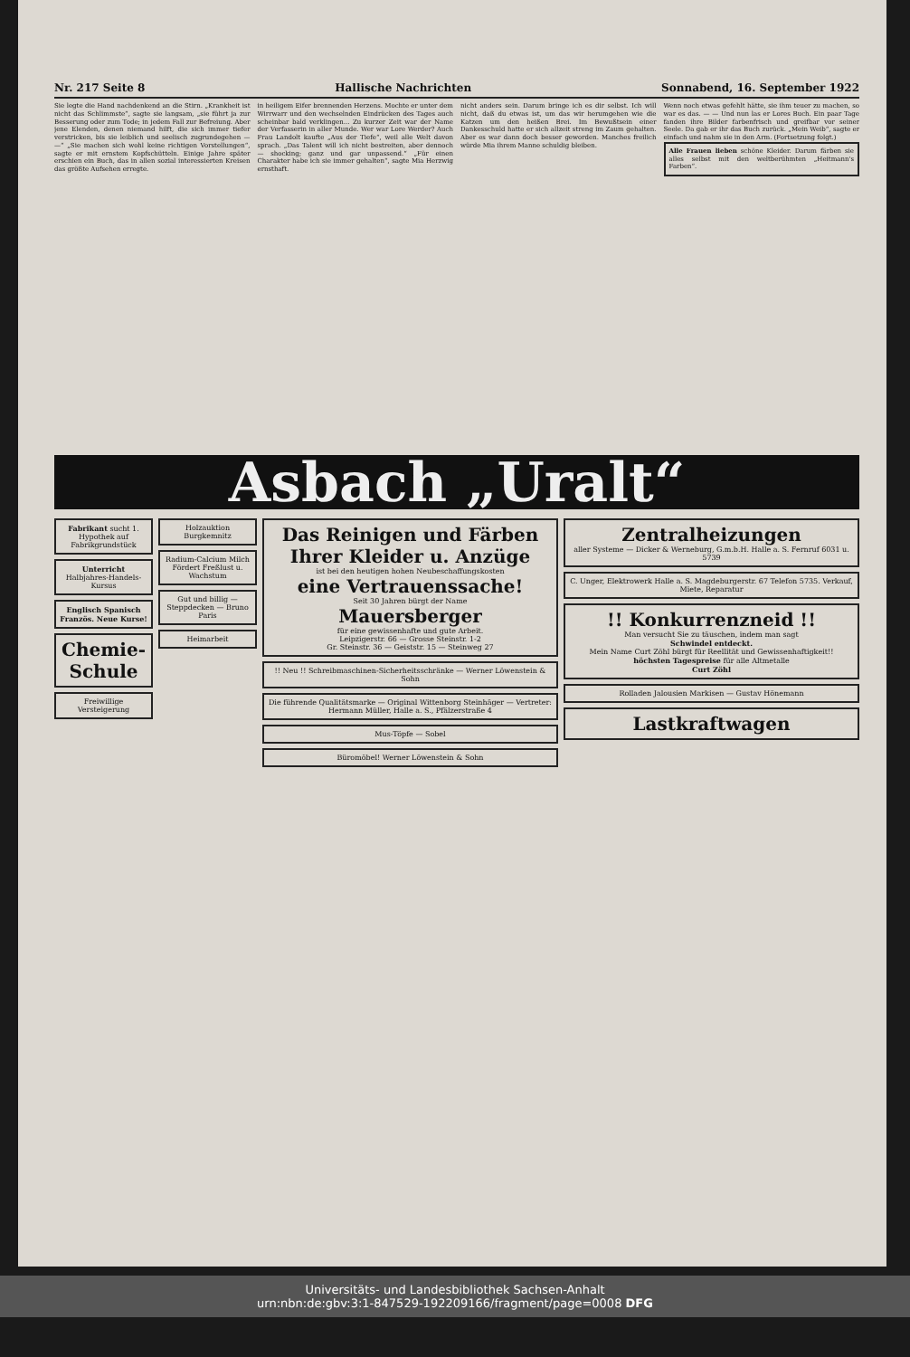Nr. 217 Seite 8 Hallische Nachrichten Sonnabend, 16. September 1922
Sie legte die Hand nachdenkend an die Stirn. „Krankheit ist nicht das Schlimmste“, sagte sie langsam, „sie führt ja zur Besserung oder zum Tode; in jedem Fall zur Befreiung. Aber jene Elenden, denen niemand hilft, die sich immer tiefer verstricken, bis sie leiblich und seelisch zugrundegehen — —“ „Sie machen sich wohl keine richtigen Vorstellungen“, sagte er mit ernstem Kopfschütteln. Einige Jahre später erschien ein Buch, das in allen sozial interessierten Kreisen das größte Aufsehen erregte.
in heiligem Eifer brennenden Herzens. Mochte er unter dem Wirrwarr und den wechselnden Eindrücken des Tages auch scheinbar bald verklingen... Zu kurzer Zeit war der Name der Verfasserin in aller Munde. Wer war Lore Werder? Auch Frau Landolt kaufte „Aus der Tiefe“, weil alle Welt davon sprach. „Das Talent will ich nicht bestreiten, aber dennoch — shocking; ganz und gar unpassend.“ „Für einen Charakter habe ich sie immer gehalten“, sagte Mia Herzwig ernsthaft.
nicht anders sein. Darum bringe ich es dir selbst. Ich will nicht, daß du etwas ist, um das wir herumgehen wie die Katzen um den heißen Brei. Im Bewußtsein einer Dankesschuld hatte er sich allzeit streng im Zaum gehalten. Aber es war dann doch besser geworden. Manches freilich würde Mia ihrem Manne schuldig bleiben.
Wenn noch etwas gefehlt hätte, sie ihm teuer zu machen, so war es das. — — Und nun las er Lores Buch. Ein paar Tage fanden ihre Bilder farbenfrisch und greifbar vor seiner Seele. Da gab er ihr das Buch zurück. „Mein Weib“, sagte er einfach und nahm sie in den Arm. (Fortsetzung folgt.)
Alle Frauen lieben schöne Kleider. Darum färben sie alles selbst mit den weltberühmten „Heitmann's Farben“.
Asbach „Uralt“
Fabrikant sucht 1. Hypothek auf Fabrikgrundstück
Unterricht Halbjahres-Handels-Kursus
Englisch Spanisch Französ. Neue Kurse!
Chemie-Schule
Freiwillige Versteigerung
Holzauktion Burgkemnitz
Radium-Calcium Milch
Fördert Freßlust u. Wachstum
Gut und billig — Steppdecken — Bruno Paris
Heimarbeit
Das Reinigen und Färben Ihrer Kleider u. Anzüge
ist bei den heutigen hohen Neubeschaffungskosten
eine Vertrauenssache!
Seit 30 Jahren bürgt der Name
Mauersberger
für eine gewissenhafte und gute Arbeit.
Leipzigerstr. 66 — Grosse Steinstr. 1-2
Gr. Steinstr. 36 — Geiststr. 15 — Steinweg 27
!! Neu !! Schreibmaschinen-Sicherheitsschränke — Werner Löwenstein & Sohn
Die führende Qualitätsmarke — Original Wittenborg Steinhäger — Vertreter: Hermann Müller, Halle a. S., Pfälzerstraße 4
Mus-Töpfe — Sobel
Büromöbel! Werner Löwenstein & Sohn
Zentralheizungen
aller Systeme — Dicker & Werneburg, G.m.b.H. Halle a. S. Fernruf 6031 u. 5739
C. Unger, Elektrowerk Halle a. S. Magdeburgerstr. 67 Telefon 5735. Verkauf, Miete, Reparatur
!! Konkurrenzneid !!
Man versucht Sie zu täuschen, indem man sagt
Schwindel entdeckt.
Mein Name Curt Zöhl bürgt für Reellität und Gewissenhaftigkeit!!
höchsten Tagespreise für alle Altmetalle
Curt Zöhl
Rolladen Jalousien Markisen — Gustav Hönemann
Lastkraftwagen
Universitäts- und Landesbibliothek Sachsen-Anhalt
urn:nbn:de:gbv:3:1-847529-192209166/fragment/page=0008 DFG